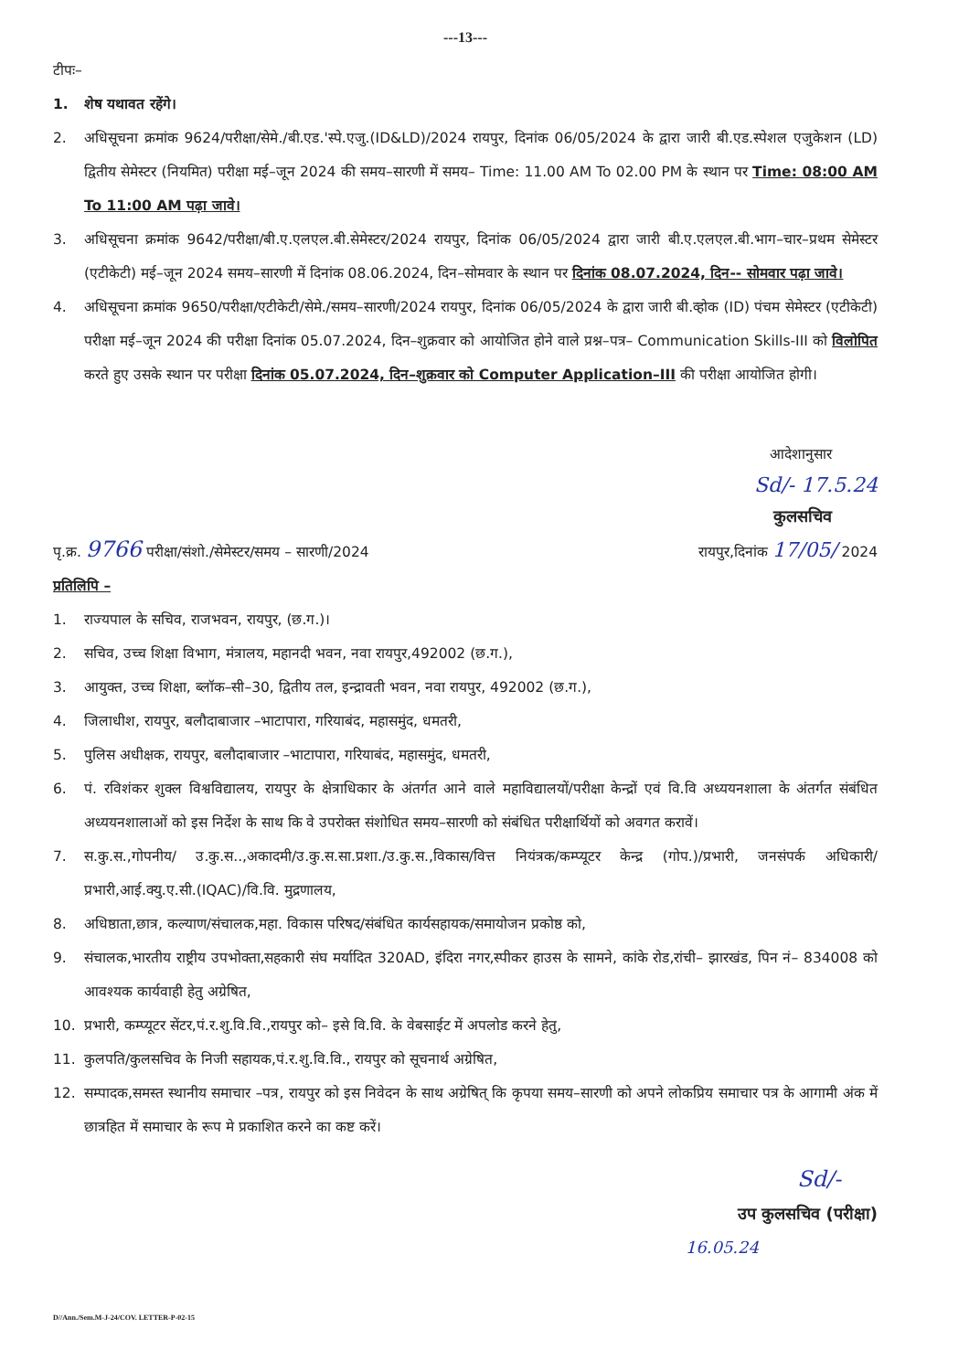---13---
टीपः–
1. शेष यथावत रहेंगे।
2. अधिसूचना क्रमांक 9624/परीक्षा/सेमे./बी.एड.'स्पे.एजु.(ID&LD)/2024 रायपुर, दिनांक 06/05/2024 के द्वारा जारी बी.एड.स्पेशल एजुकेशन (LD) द्वितीय सेमेस्टर (नियमित) परीक्षा मई–जून 2024 की समय–सारणी में समय– Time: 11.00 AM To 02.00 PM के स्थान पर Time: 08:00 AM To 11:00 AM पढ़ा जावे।
3. अधिसूचना क्रमांक 9642/परीक्षा/बी.ए.एलएल.बी.सेमेस्टर/2024 रायपुर, दिनांक 06/05/2024 द्वारा जारी बी.ए.एलएल.बी.भाग–चार–प्रथम सेमेस्टर (एटीकेटी) मई–जून 2024 समय–सारणी में दिनांक 08.06.2024, दिन–सोमवार के स्थान पर दिनांक 08.07.2024, दिन-- सोमवार पढ़ा जावे।
4. अधिसूचना क्रमांक 9650/परीक्षा/एटीकेटी/सेमे./समय–सारणी/2024 रायपुर, दिनांक 06/05/2024 के द्वारा जारी बी.व्होक (ID) पंचम सेमेस्टर (एटीकेटी) परीक्षा मई–जून 2024 की परीक्षा दिनांक 05.07.2024, दिन–शुक्रवार को आयोजित होने वाले प्रश्न–पत्र– Communication Skills-III को विलोपित करते हुए उसके स्थान पर परीक्षा दिनांक 05.07.2024, दिन–शुक्रवार को Computer Application–III की परीक्षा आयोजित होगी।
आदेशानुसार
Sd/- 17.5.24
कुलसचिव
पृ.क्र. 9766 परीक्षा/संशो./सेमेस्टर/समय – सारणी/2024 रायपुर,दिनांक 17/05/ 2024
प्रतिलिपि –
1. राज्यपाल के सचिव, राजभवन, रायपुर, (छ.ग.)।
2. सचिव, उच्च शिक्षा विभाग, मंत्रालय, महानदी भवन, नवा रायपुर,492002 (छ.ग.),
3. आयुक्त, उच्च शिक्षा, ब्लॉक–सी–30, द्वितीय तल, इन्द्रावती भवन, नवा रायपुर, 492002 (छ.ग.),
4. जिलाधीश, रायपुर, बलौदाबाजार –भाटापारा, गरियाबंद, महासमुंद, धमतरी,
5. पुलिस अधीक्षक, रायपुर, बलौदाबाजार –भाटापारा, गरियाबंद, महासमुंद, धमतरी,
6. पं. रविशंकर शुक्ल विश्वविद्यालय, रायपुर के क्षेत्राधिकार के अंतर्गत आने वाले महाविद्यालयों/परीक्षा केन्द्रों एवं वि.वि अध्ययनशाला के अंतर्गत संबंधित अध्ययनशालाओं को इस निर्देश के साथ कि वे उपरोक्त संशोधित समय–सारणी को संबंधित परीक्षार्थियों को अवगत करावें।
7. स.कु.स.,गोपनीय/ उ.कु.स..,अकादमी/उ.कु.स.सा.प्रशा./उ.कु.स.,विकास/वित्त नियंत्रक/कम्प्यूटर केन्द्र (गोप.)/प्रभारी, जनसंपर्क अधिकारी/प्रभारी,आई.क्यु.ए.सी.(IQAC)/वि.वि. मुद्रणालय,
8. अधिष्ठाता,छात्र, कल्याण/संचालक,महा. विकास परिषद/संबंधित कार्यसहायक/समायोजन प्रकोष्ठ को,
9. संचालक,भारतीय राष्ट्रीय उपभोक्ता,सहकारी संघ मर्यादित 320AD, इंदिरा नगर,स्पीकर हाउस के सामने, कांके रोड,रांची– झारखंड, पिन नं– 834008 को आवश्यक कार्यवाही हेतु अग्रेषित,
10. प्रभारी, कम्प्यूटर सेंटर,पं.र.शु.वि.वि.,रायपुर को– इसे वि.वि. के वेबसाईट में अपलोड करने हेतु,
11. कुलपति/कुलसचिव के निजी सहायक,पं.र.शु.वि.वि., रायपुर को सूचनार्थ अग्रेषित,
12. सम्पादक,समस्त स्थानीय समाचार –पत्र, रायपुर को इस निवेदन के साथ अग्रेषित् कि कृपया समय–सारणी को अपने लोकप्रिय समाचार पत्र के आगामी अंक में छात्रहित में समाचार के रूप मे प्रकाशित करने का कष्ट करें।
Sd/-
उप कुलसचिव (परीक्षा)
16.05.24
D//Ann./Sem.M-J-24/COV. LETTER-P-02-15